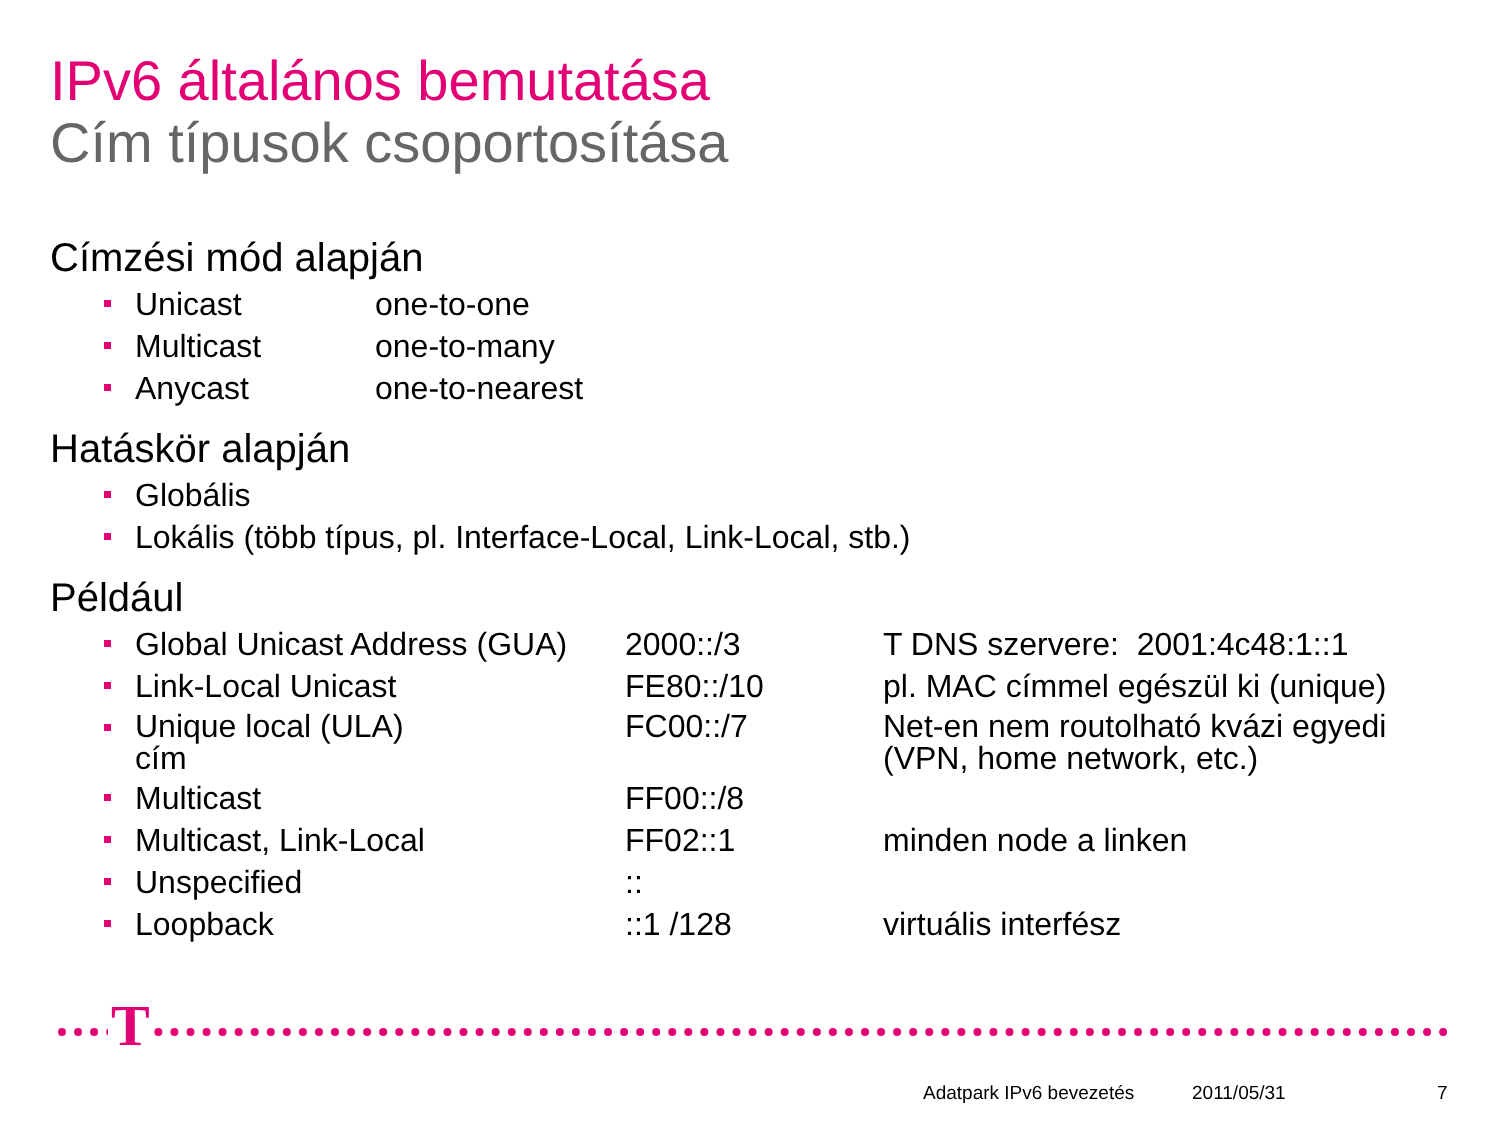IPv6 általános bemutatása
Cím típusok csoportosítása
Címzési mód alapján
Unicast one-to-one
Multicast one-to-many
Anycast one-to-nearest
Hatáskör alapján
Globális
Lokális (több típus, pl. Interface-Local, Link-Local, stb.)
Például
Global Unicast Address (GUA) 2000::/3 T DNS szervere: 2001:4c48:1::1
Link-Local Unicast FE80::/10 pl. MAC címmel egészül ki (unique)
Unique local (ULA)
cím FC00::/7 Net-en nem routolható kvázi egyedi
(VPN, home network, etc.)
Multicast FF00::/8
Multicast, Link-Local FF02::1 minden node a linken
Unspecified::
Loopback::1 /128 virtuális interfész
T
Adatpark IPv6 bevezetés 2011/05/31 7